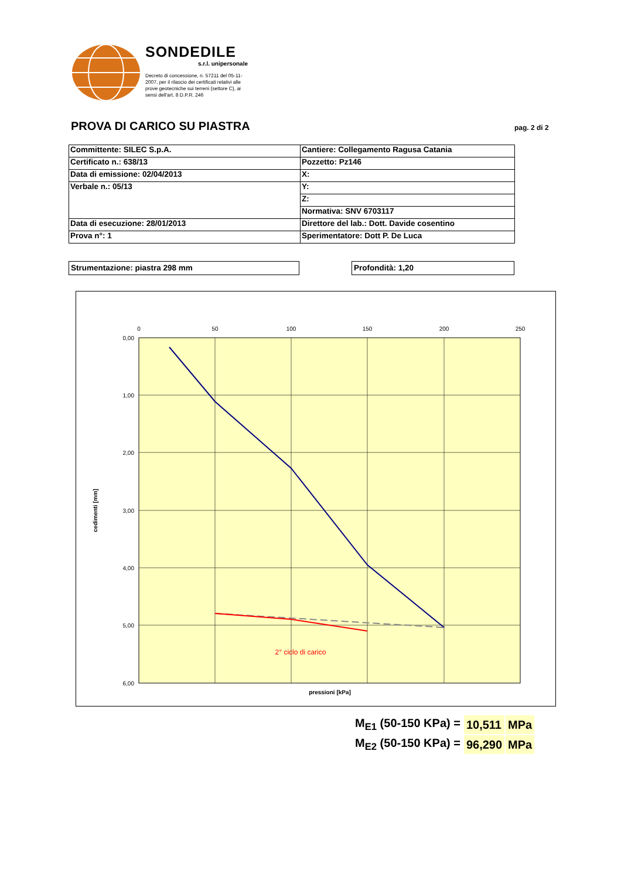SONDEDILE
s.r.l. unipersonale
Decreto di concessione, n. 57211 del 05-11-2007, per il rilascio dei certificati relativi alle prove geotecniche sui terreni (settore C), ai sensi dell'art. 8 D.P.R. 246
PROVA DI CARICO SU PIASTRA pag. 2 di 2
| Committente: SILEC S.p.A. | Cantiere: Collegamento Ragusa Catania |
| Certificato n.: 638/13 | Pozzetto: Pz146 |
| Data di emissione: 02/04/2013 | X: |
| Verbale n.: 05/13 | Y: |
| | Z: |
| | Normativa: SNV 6703117 |
| Data di esecuzione: 28/01/2013 | Direttore del lab.: Dott. Davide cosentino |
| Prova n°: 1 | Sperimentatore: Dott P. De Luca |
Strumentazione: piastra 298 mm Profondità: 1,20
0
50
100
150
200
250
0,00
1,00
2,00
3,00
4,00
5,00
6,00
2° ciclo di carico
pressioni [kPa]
cedimenti [mm]
| M<sub>E1</sub> (50-150 KPa) = | 10,511 | MPa |
| M<sub>E2</sub> (50-150 KPa) = | 96,290 | MPa |